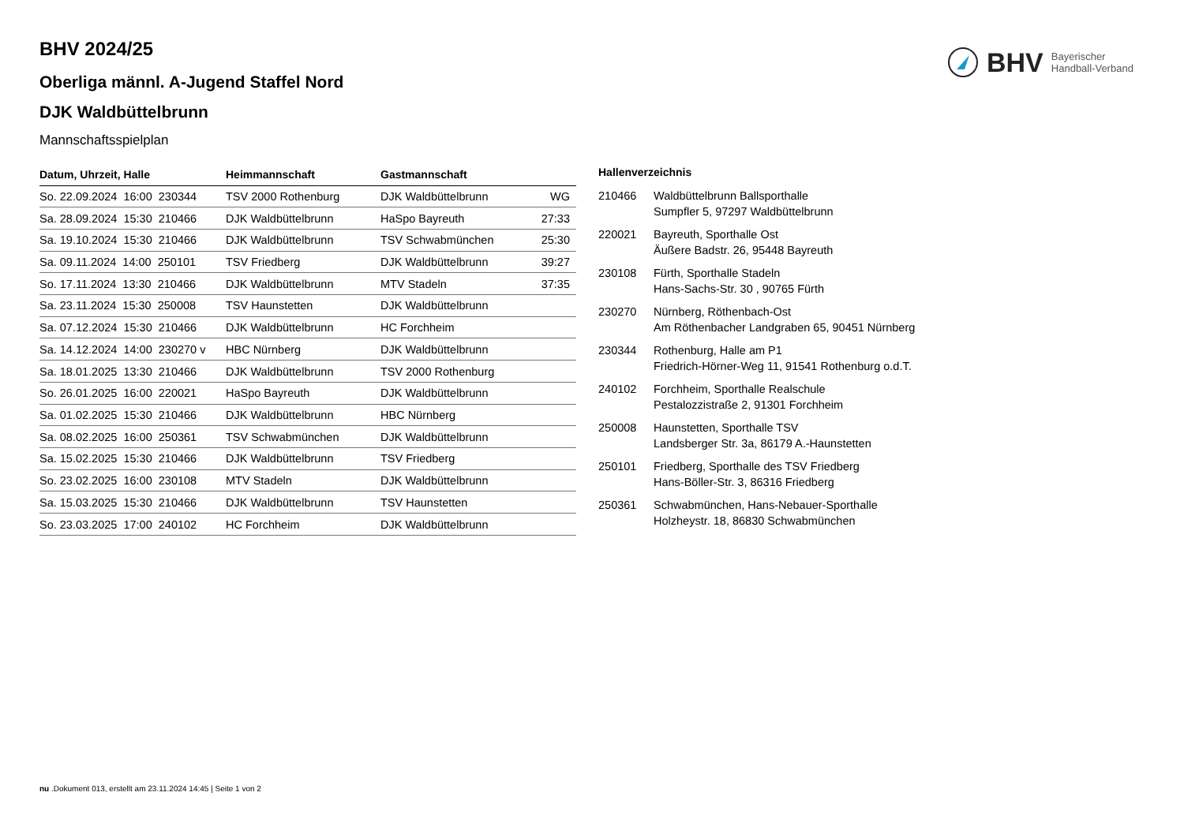BHV Bayerischer
Handball-Verband
BHV 2024/25
Oberliga männl. A-Jugend Staffel Nord
DJK Waldbüttelbrunn
Mannschaftsspielplan
| Datum, Uhrzeit, Halle | Heimmannschaft | Gastmannschaft | |
| --- | --- | --- | --- |
| So. 22.09.2024 16:00 230344 | TSV 2000 Rothenburg | DJK Waldbüttelbrunn | WG |
| Sa. 28.09.2024 15:30 210466 | DJK Waldbüttelbrunn | HaSpo Bayreuth | 27:33 |
| Sa. 19.10.2024 15:30 210466 | DJK Waldbüttelbrunn | TSV Schwabmünchen | 25:30 |
| Sa. 09.11.2024 14:00 250101 | TSV Friedberg | DJK Waldbüttelbrunn | 39:27 |
| So. 17.11.2024 13:30 210466 | DJK Waldbüttelbrunn | MTV Stadeln | 37:35 |
| Sa. 23.11.2024 15:30 250008 | TSV Haunstetten | DJK Waldbüttelbrunn | |
| Sa. 07.12.2024 15:30 210466 | DJK Waldbüttelbrunn | HC Forchheim | |
| Sa. 14.12.2024 14:00 230270 v | HBC Nürnberg | DJK Waldbüttelbrunn | |
| Sa. 18.01.2025 13:30 210466 | DJK Waldbüttelbrunn | TSV 2000 Rothenburg | |
| So. 26.01.2025 16:00 220021 | HaSpo Bayreuth | DJK Waldbüttelbrunn | |
| Sa. 01.02.2025 15:30 210466 | DJK Waldbüttelbrunn | HBC Nürnberg | |
| Sa. 08.02.2025 16:00 250361 | TSV Schwabmünchen | DJK Waldbüttelbrunn | |
| Sa. 15.02.2025 15:30 210466 | DJK Waldbüttelbrunn | TSV Friedberg | |
| So. 23.02.2025 16:00 230108 | MTV Stadeln | DJK Waldbüttelbrunn | |
| Sa. 15.03.2025 15:30 210466 | DJK Waldbüttelbrunn | TSV Haunstetten | |
| So. 23.03.2025 17:00 240102 | HC Forchheim | DJK Waldbüttelbrunn | |
Hallenverzeichnis
210466 Waldbüttelbrunn Ballsporthalle
Sumpfler 5, 97297 Waldbüttelbrunn
220021 Bayreuth, Sporthalle Ost
Äußere Badstr. 26, 95448 Bayreuth
230108 Fürth, Sporthalle Stadeln
Hans-Sachs-Str. 30 , 90765 Fürth
230270 Nürnberg, Röthenbach-Ost
Am Röthenbacher Landgraben 65, 90451 Nürnberg
230344 Rothenburg, Halle am P1
Friedrich-Hörner-Weg 11, 91541 Rothenburg o.d.T.
240102 Forchheim, Sporthalle Realschule
Pestalozzistraße 2, 91301 Forchheim
250008 Haunstetten, Sporthalle TSV
Landsberger Str. 3a, 86179 A.-Haunstetten
250101 Friedberg, Sporthalle des TSV Friedberg
Hans-Böller-Str. 3, 86316 Friedberg
250361 Schwabmünchen, Hans-Nebauer-Sporthalle
Holzheystr. 18, 86830 Schwabmünchen
nu .Dokument 013, erstellt am 23.11.2024 14:45 | Seite 1 von 2